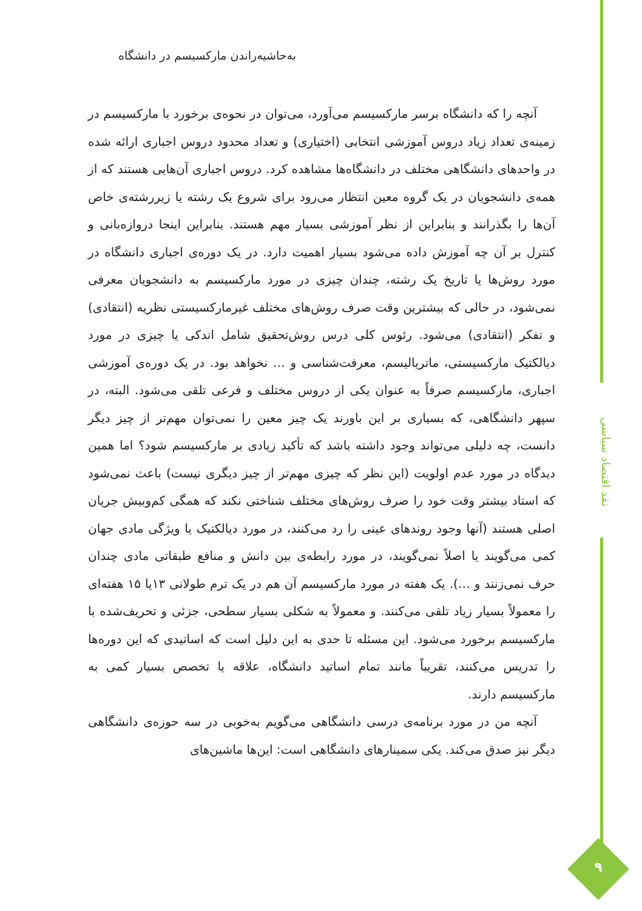به‌حاشیه‌راندن مارکسیسم در دانشگاه
آنچه را که دانشگاه برسر مارکسیسم می‌آورد، می‌توان در نحوه‌ی برخورد با مارکسیسم در زمینه‌ی تعداد زیاد دروس آموزشی انتخابی (اختیاری) و تعداد محدود دروس اجباری ارائه شده در واحدهای دانشگاهی مختلف در دانشگاه‌ها مشاهده کرد. دروس اجباری آن‌هایی هستند که از همه‌ی دانشجویان در یک گروه معین انتظار می‌رود برای شروع یک رشته یا زیررشته‌ی خاص آن‌ها را بگذرانند و بنابراین از نظر آموزشی بسیار مهم هستند. بنابراین اینجا دروازه‌بانی و کنترل بر آن چه آموزش داده می‌شود بسیار اهمیت دارد. در یک دوره‌ی اجباری دانشگاه در مورد روش‌ها یا تاریخ یک رشته، چندان چیزی در مورد مارکسیسم به دانشجویان معرفی نمی‌شود، در حالی که بیشترین وقت صرف روش‌های مختلف غیرمارکسیستی نظریه (انتقادی) و تفکر (انتقادی) می‌شود. رئوس کلی درس روش‌تحقیق شامل اندکی یا چیزی در مورد دیالکتیک مارکسیستی، ماتریالیسم، معرفت‌شناسی و … نخواهد بود. در یک دوره‌ی آموزشی اجباری، مارکسیسم صرفاً به عنوان یکی از دروس مختلف و فرعی تلقی می‌شود. البته، در سپهر دانشگاهی، که بسیاری بر این باورند یک چیز معین را نمی‌توان مهم‌تر از چیز دیگر دانست، چه دلیلی می‌تواند وجود داشته باشد که تأکید زیادی بر مارکسیسم شود؟ اما همین دیدگاه در مورد عدم اولویت (این نظر که چیزی مهم‌تر از چیز دیگری نیست) باعث نمی‌شود که استاد بیشتر وقت خود را صرف روش‌های مختلف شناختی نکند که همگی کم‌وبیش جریان اصلی هستند (آنها وجود روندهای عینی را رد می‌کنند، در مورد دیالکتیک یا ویژگی مادی جهان کمی می‌گویند یا اصلاً نمی‌گویند، در مورد رابطه‌ی بین دانش و منافع طبقاتی مادی چندان حرف نمی‌زنند و …). یک هفته در مورد مارکسیسم آن هم در یک ترم طولانی ۱۳یا ۱۵ هفته‌ای را معمولاً بسیار زیاد تلقی می‌کنند. و معمولاً به شکلی بسیار سطحی، جزئی و تحریف‌شده با مارکسیسم برخورد می‌شود. این مسئله تا حدی به این دلیل است که اساتیدی که این دوره‌ها را تدریس می‌کنند، تقریباً مانند تمام اساتید دانشگاه، علاقه یا تخصص بسیار کمی به مارکسیسم دارند.
آنچه من در مورد برنامه‌ی درسی دانشگاهی می‌گویم به‌خوبی در سه حوزه‌ی دانشگاهی دیگر نیز صدق می‌کند. یکی سمینارهای دانشگاهی است: این‌ها ماشین‌های
نقد اقتصاد سیاسی
۹